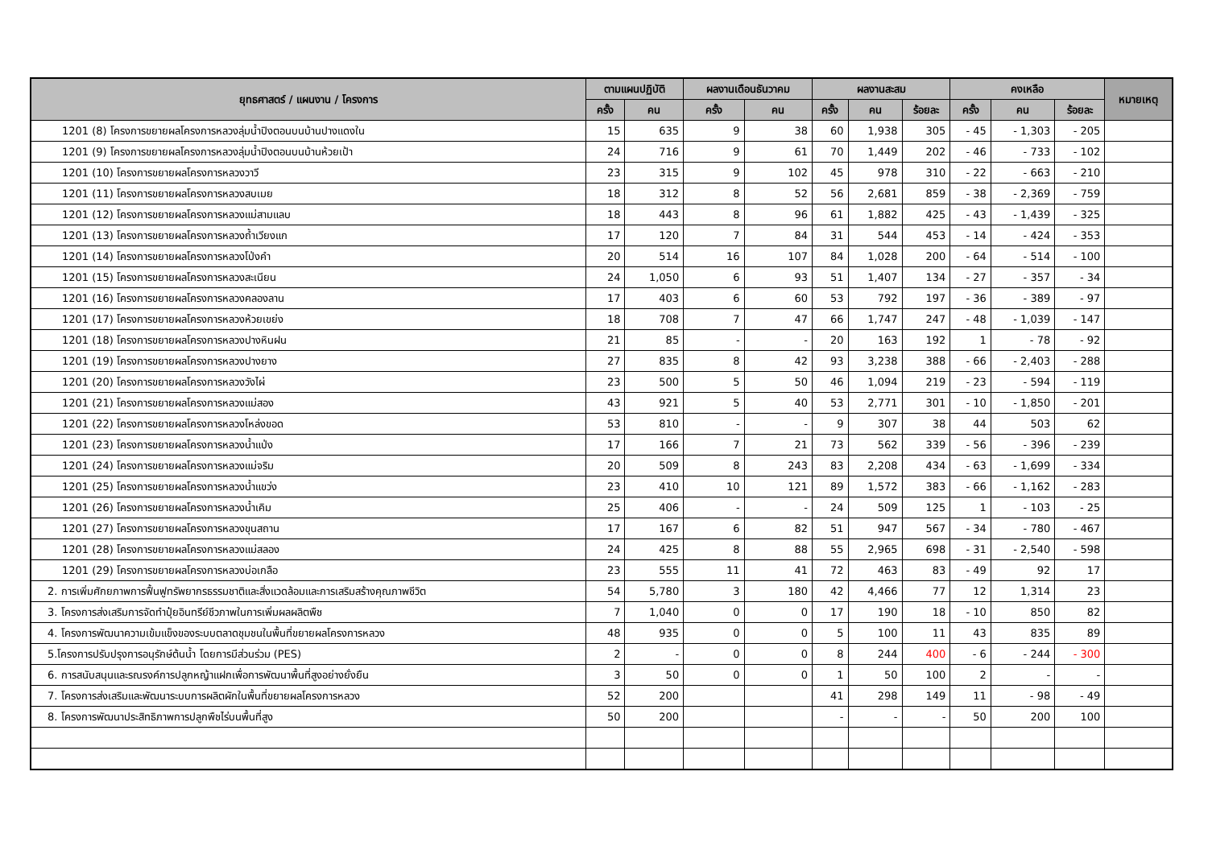| ยุทธศาสตร์ / แผนงาน / โครงการ | ตามแผนปฏิบัติ | | ผลงานเดือนธันวาคม | | ผลงานสะสม | | | คงเหลือ | | | หมายเหตุ |
| --- | --- | --- | --- | --- | --- | --- | --- | --- | --- | --- | --- |
| | ครั้ง | คน | ครั้ง | คน | ครั้ง | คน | ร้อยละ | ครั้ง | คน | ร้อยละ | |
| 1201 (8) โครงการขยายผลโครงการหลวงลุ่มน้ำปิงตอนบนบ้านปางแดงใน | 15 | 635 | 9 | 38 | 60 | 1,938 | 305 | - 45 | - 1,303 | - 205 | |
| 1201 (9) โครงการขยายผลโครงการหลวงลุ่มน้ำปิงตอนบนบ้านห้วยเป้า | 24 | 716 | 9 | 61 | 70 | 1,449 | 202 | - 46 | - 733 | - 102 | |
| 1201 (10) โครงการขยายผลโครงการหลวงวาวี | 23 | 315 | 9 | 102 | 45 | 978 | 310 | - 22 | - 663 | - 210 | |
| 1201 (11) โครงการขยายผลโครงการหลวงสบเมย | 18 | 312 | 8 | 52 | 56 | 2,681 | 859 | - 38 | - 2,369 | - 759 | |
| 1201 (12) โครงการขยายผลโครงการหลวงแม่สามแลบ | 18 | 443 | 8 | 96 | 61 | 1,882 | 425 | - 43 | - 1,439 | - 325 | |
| 1201 (13) โครงการขยายผลโครงการหลวงถ้ำเวียงแก | 17 | 120 | 7 | 84 | 31 | 544 | 453 | - 14 | - 424 | - 353 | |
| 1201 (14) โครงการขยายผลโครงการหลวงโป่งคำ | 20 | 514 | 16 | 107 | 84 | 1,028 | 200 | - 64 | - 514 | - 100 | |
| 1201 (15) โครงการขยายผลโครงการหลวงสะเนียน | 24 | 1,050 | 6 | 93 | 51 | 1,407 | 134 | - 27 | - 357 | - 34 | |
| 1201 (16) โครงการขยายผลโครงการหลวงคลองลาน | 17 | 403 | 6 | 60 | 53 | 792 | 197 | - 36 | - 389 | - 97 | |
| 1201 (17) โครงการขยายผลโครงการหลวงห้วยเขย่ง | 18 | 708 | 7 | 47 | 66 | 1,747 | 247 | - 48 | - 1,039 | - 147 | |
| 1201 (18) โครงการขยายผลโครงการหลวงปางหินฝน | 21 | 85 | - | - | 20 | 163 | 192 | 1 | - 78 | - 92 | |
| 1201 (19) โครงการขยายผลโครงการหลวงปางยาง | 27 | 835 | 8 | 42 | 93 | 3,238 | 388 | - 66 | - 2,403 | - 288 | |
| 1201 (20) โครงการขยายผลโครงการหลวงวังไผ่ | 23 | 500 | 5 | 50 | 46 | 1,094 | 219 | - 23 | - 594 | - 119 | |
| 1201 (21) โครงการขยายผลโครงการหลวงแม่สอง | 43 | 921 | 5 | 40 | 53 | 2,771 | 301 | - 10 | - 1,850 | - 201 | |
| 1201 (22) โครงการขยายผลโครงการหลวงโหล่งขอด | 53 | 810 | - | - | 9 | 307 | 38 | 44 | 503 | 62 | |
| 1201 (23) โครงการขยายผลโครงการหลวงน้ำแป่ง | 17 | 166 | 7 | 21 | 73 | 562 | 339 | - 56 | - 396 | - 239 | |
| 1201 (24) โครงการขยายผลโครงการหลวงแม่จริม | 20 | 509 | 8 | 243 | 83 | 2,208 | 434 | - 63 | - 1,699 | - 334 | |
| 1201 (25) โครงการขยายผลโครงการหลวงน้ำแขว่ง | 23 | 410 | 10 | 121 | 89 | 1,572 | 383 | - 66 | - 1,162 | - 283 | |
| 1201 (26) โครงการขยายผลโครงการหลวงน้ำเคิม | 25 | 406 | - | - | 24 | 509 | 125 | 1 | - 103 | - 25 | |
| 1201 (27) โครงการขยายผลโครงการหลวงขุนสถาน | 17 | 167 | 6 | 82 | 51 | 947 | 567 | - 34 | - 780 | - 467 | |
| 1201 (28) โครงการขยายผลโครงการหลวงแม่สลอง | 24 | 425 | 8 | 88 | 55 | 2,965 | 698 | - 31 | - 2,540 | - 598 | |
| 1201 (29) โครงการขยายผลโครงการหลวงบ่อเกลือ | 23 | 555 | 11 | 41 | 72 | 463 | 83 | - 49 | 92 | 17 | |
| 2. การเพิ่มศักยภาพการฟื้นฟูทรัพยากรธรรมชาติและสิ่งแวดล้อมและการเสริมสร้างคุณภาพชีวิต | 54 | 5,780 | 3 | 180 | 42 | 4,466 | 77 | 12 | 1,314 | 23 | |
| 3. โครงการส่งเสริมการจัดทำปุ๋ยอินทรีย์ชีวภาพในการเพิ่มผลผลิตพืช | 7 | 1,040 | 0 | 0 | 17 | 190 | 18 | - 10 | 850 | 82 | |
| 4. โครงการพัฒนาความเข้มแข็งของระบบตลาดชุมชนในพื้นที่ขยายผลโครงการหลวง | 48 | 935 | 0 | 0 | 5 | 100 | 11 | 43 | 835 | 89 | |
| 5.โครงการปรับปรุงการอนุรักษ์ต้นน้ำ โดยการมีส่วนร่วม (PES) | 2 | - | 0 | 0 | 8 | 244 | 400 | - 6 | - 244 | - 300 | |
| 6. การสนับสนุนและรณรงค์การปลูกหญ้าแฝกเพื่อการพัฒนาพื้นที่สูงอย่างยั่งยืน | 3 | 50 | 0 | 0 | 1 | 50 | 100 | 2 | - | - | |
| 7. โครงการส่งเสริมและพัฒนาระบบการผลิตผักในพื้นที่ขยายผลโครงการหลวง | 52 | 200 | | | 41 | 298 | 149 | 11 | - 98 | - 49 | |
| 8. โครงการพัฒนาประสิทธิภาพการปลูกพืชไร่บนพื้นที่สูง | 50 | 200 | | | - | - | - | 50 | 200 | 100 | |